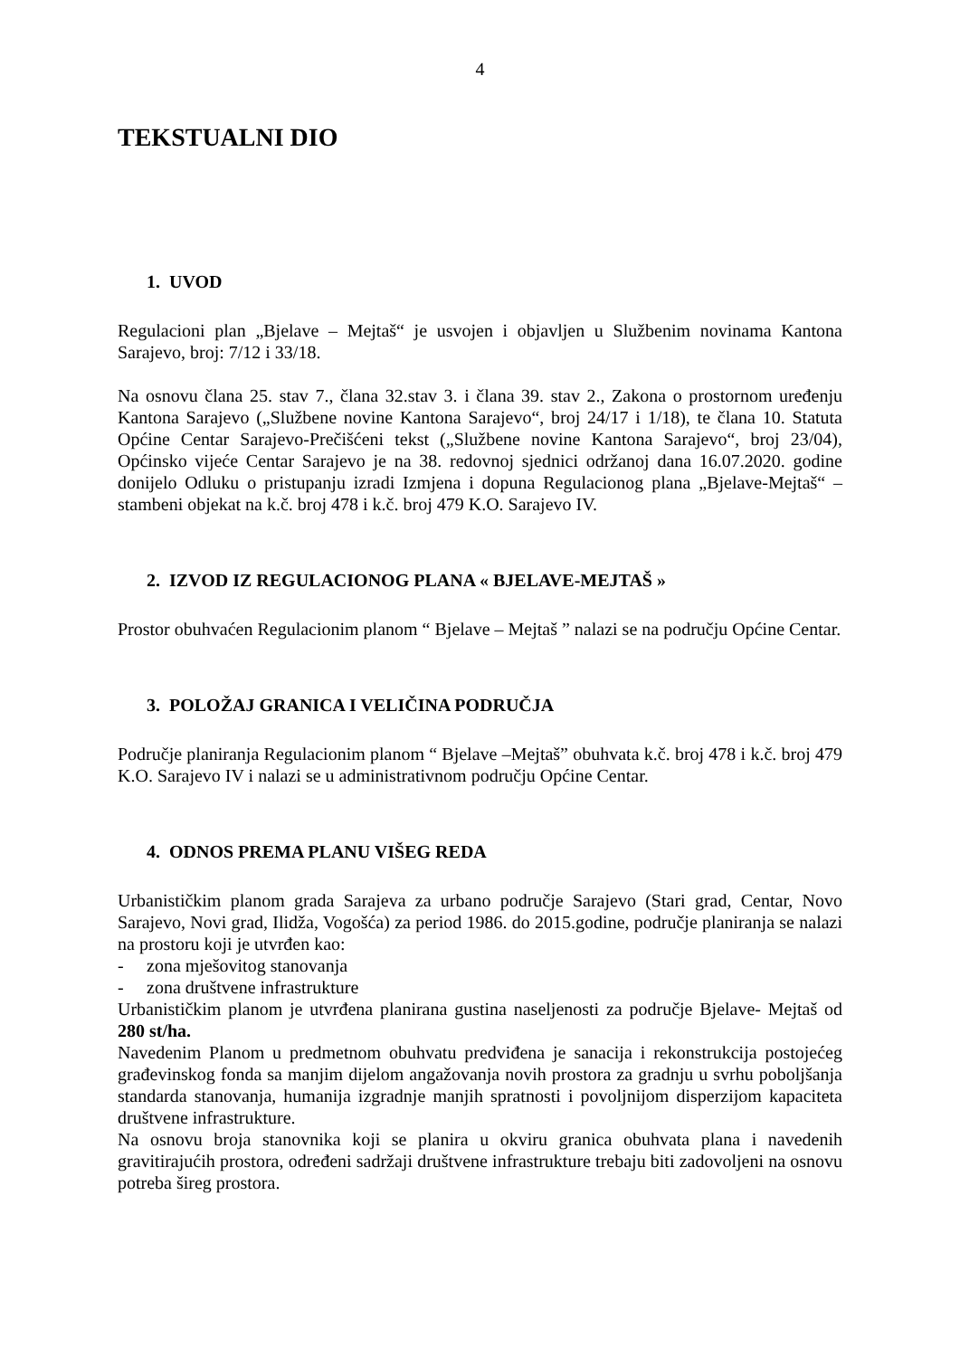4
TEKSTUALNI DIO
1. UVOD
Regulacioni plan „Bjelave – Mejtaš“ je usvojen i objavljen u Službenim novinama Kantona Sarajevo, broj: 7/12 i 33/18.
Na osnovu člana 25. stav 7., člana 32.stav 3. i člana 39. stav 2., Zakona o prostornom uređenju Kantona Sarajevo („Službene novine Kantona Sarajevo“, broj 24/17 i 1/18), te člana 10. Statuta Općine Centar Sarajevo-Prečišćeni tekst („Službene novine Kantona Sarajevo“, broj 23/04), Općinsko vijeće Centar Sarajevo je na 38. redovnoj sjednici održanoj dana 16.07.2020. godine donijelo Odluku o pristupanju izradi Izmjena i dopuna Regulacionog plana „Bjelave-Mejtaš“ – stambeni objekat na k.č. broj 478 i k.č. broj 479 K.O. Sarajevo IV.
2. IZVOD IZ REGULACIONOG PLANA « BJELAVE-MEJTAŠ »
Prostor obuhvaćen Regulacionim planom “ Bjelave – Mejtaš ” nalazi se na području Općine Centar.
3. POLOŽAJ GRANICA I VELIČINA PODRUČJA
Područje planiranja Regulacionim planom “ Bjelave –Mejtaš” obuhvata k.č. broj 478 i k.č. broj 479 K.O. Sarajevo IV i nalazi se u administrativnom području Općine Centar.
4. ODNOS PREMA PLANU VIŠEG REDA
Urbanističkim planom grada Sarajeva za urbano područje Sarajevo (Stari grad, Centar, Novo Sarajevo, Novi grad, Ilidža, Vogošća) za period 1986. do 2015.godine, područje planiranja se nalazi na prostoru koji je utvrđen kao:
- zona mješovitog stanovanja
- zona društvene infrastrukture
Urbanističkim planom je utvrđena planirana gustina naseljenosti za područje Bjelave- Mejtaš od 280 st/ha.
Navedenim Planom u predmetnom obuhvatu predviđena je sanacija i rekonstrukcija postojećeg građevinskog fonda sa manjim dijelom angažovanja novih prostora za gradnju u svrhu poboljšanja standarda stanovanja, humanija izgradnje manjih spratnosti i povoljnijom disperzijom kapaciteta društvene infrastrukture.
Na osnovu broja stanovnika koji se planira u okviru granica obuhvata plana i navedenih gravitirajućih prostora, određeni sadržaji društvene infrastrukture trebaju biti zadovoljeni na osnovu potreba šireg prostora.